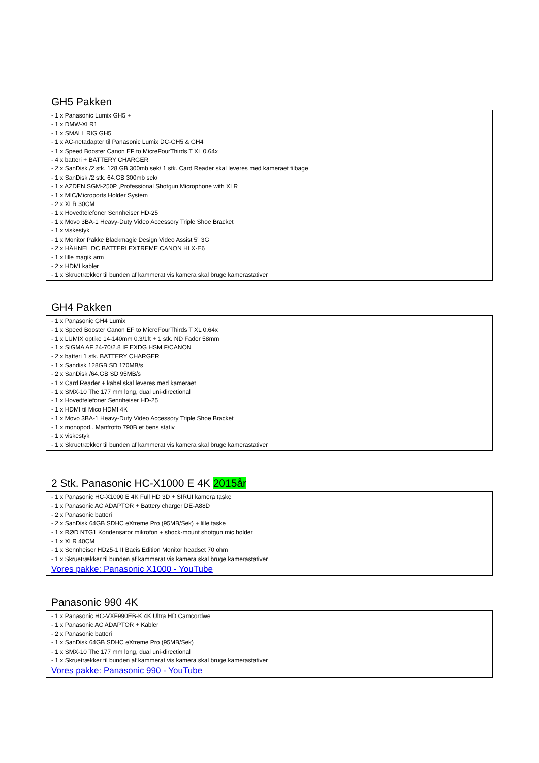GH5 Pakken
- 1 x Panasonic Lumix GH5 +
- 1 x DMW-XLR1
- 1 x SMALL RIG GH5
- 1 x AC-netadapter til Panasonic Lumix DC-GH5 & GH4
- 1 x Speed Booster Canon EF to MicreFourThirds T XL 0.64x
- 4 x batteri + BATTERY CHARGER
- 2 x SanDisk /2 stk. 128.GB 300mb sek/ 1 stk. Card Reader skal leveres med kameraet tilbage
- 1 x SanDisk /2 stk. 64.GB 300mb sek/
- 1 x AZDEN,SGM-250P ,Professional Shotgun Microphone with XLR
- 1 x MIC/Microports Holder System
- 2 x XLR 30CM
- 1 x Hovedtelefoner Sennheiser HD-25
- 1 x Movo 3BA-1 Heavy-Duty Video Accessory Triple Shoe Bracket
- 1 x viskestyk
- 1 x Monitor Pakke Blackmagic Design Video Assist 5" 3G
- 2 x HÄHNEL DC BATTERI EXTREME CANON HLX-E6
- 1 x lille magik arm
- 2 x HDMI kabler
- 1 x Skruetrækker til bunden af kammerat vis kamera skal bruge kamerastativer
GH4 Pakken
- 1 x Panasonic GH4 Lumix
- 1 x Speed Booster Canon EF to MicreFourThirds T XL 0.64x
- 1 x LUMIX optike 14-140mm 0.3/1ft + 1 stk. ND Fader 58mm
- 1 x SIGMA AF 24-70/2.8 IF EXDG HSM F/CANON
- 2 x batteri 1 stk. BATTERY CHARGER
- 1 x Sandisk 128GB SD 170MB/s
- 2 x SanDisk /64.GB SD 95MB/s
- 1 x Card Reader + kabel skal leveres med kameraet
- 1 x SMX-10 The 177 mm long, dual uni-directional
- 1 x Hovedtelefoner Sennheiser HD-25
- 1 x HDMI til Mico HDMI 4K
- 1 x Movo 3BA-1 Heavy-Duty Video Accessory Triple Shoe Bracket
- 1 x monopod.. Manfrotto 790B et bens stativ
- 1 x viskestyk
- 1 x Skruetrækker til bunden af kammerat vis kamera skal bruge kamerastativer
2 Stk. Panasonic HC-X1000 E 4K 2015år
- 1 x Panasonic HC-X1000 E 4K Full HD 3D + SIRUI kamera taske
- 1 x Panasonic AC ADAPTOR + Battery charger DE-A88D
- 2 x Panasonic batteri
- 2 x SanDisk 64GB SDHC eXtreme Pro (95MB/Sek) + lille taske
- 1 x RØD NTG1 Kondensator mikrofon + shock-mount shotgun mic holder
- 1 x XLR 40CM
- 1 x Sennheiser HD25-1 II Bacis Edition Monitor headset 70 ohm
- 1 x Skruetrækker til bunden af kammerat vis kamera skal bruge kamerastativer
Vores pakke: Panasonic X1000 - YouTube
Panasonic 990 4K
- 1 x Panasonic HC-VXF990EB-K 4K Ultra HD Camcordwe
- 1 x Panasonic AC ADAPTOR + Kabler
- 2 x Panasonic batteri
- 1 x SanDisk 64GB SDHC eXtreme Pro (95MB/Sek)
- 1 x SMX-10 The 177 mm long, dual uni-directional
- 1 x Skruetrækker til bunden af kammerat vis kamera skal bruge kamerastativer
Vores pakke: Panasonic 990 - YouTube